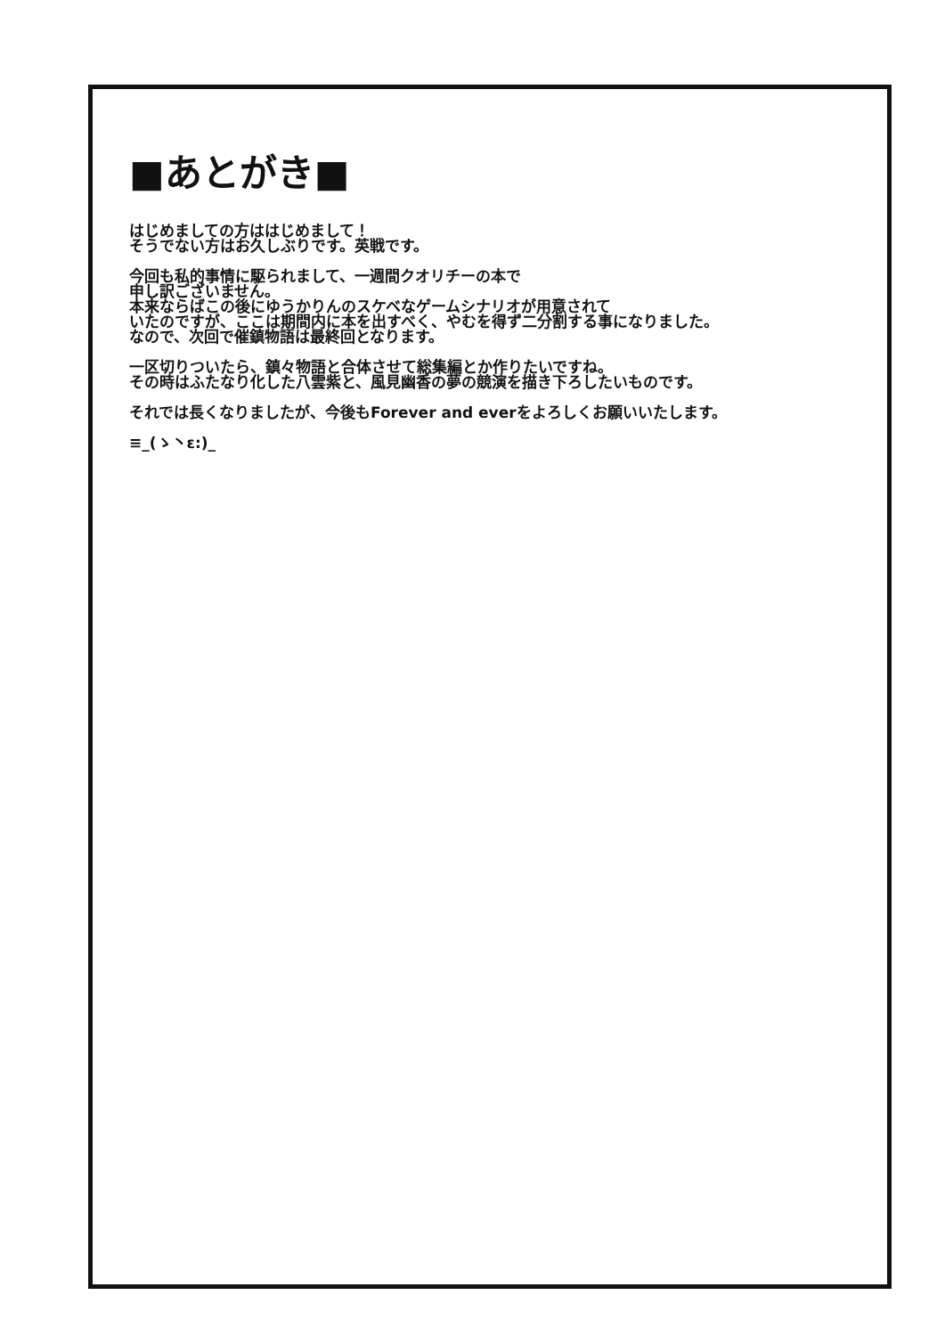■あとがき■
はじめましての方ははじめまして！
そうでない方はお久しぶりです。英戦です。
今回も私的事情に駆られまして、一週間クオリチーの本で
申し訳ございません。
本来ならばこの後にゆうかりんのスケベなゲームシナリオが用意されて
いたのですが、ここは期間内に本を出すべく、やむを得ず二分割する事になりました。
なので、次回で催鎮物語は最終回となります。
一区切りついたら、鎮々物語と合体させて総集編とか作りたいですね。
その時はふたなり化した八雲紫と、風見幽香の夢の競演を描き下ろしたいものです。
それでは長くなりましたが、今後もForever and everをよろしくお願いいたします。
≡_(ゝ丶ε:)_